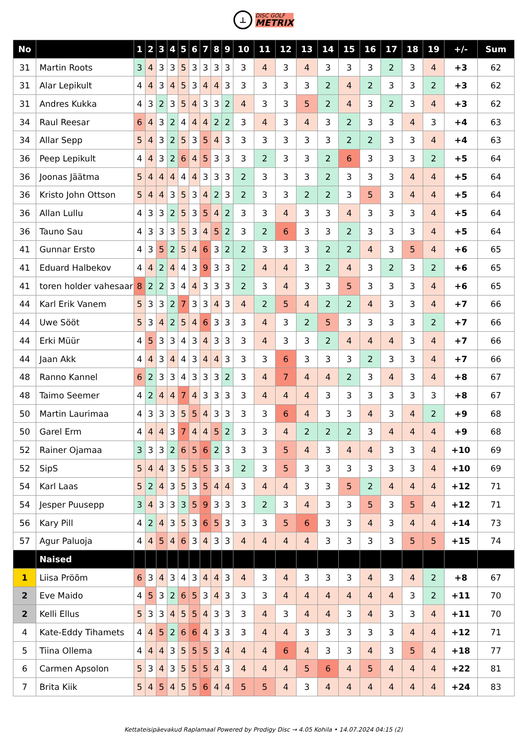⊥
DISC GOLF
METRIX
| No | | 1 | 2 | 3 | 4 | 5 | 6 | 7 | 8 | 9 | 10 | 11 | 12 | 13 | 14 | 15 | 16 | 17 | 18 | 19 | +/- | Sum |
| --- | --- | --- | --- | --- | --- | --- | --- | --- | --- | --- | --- | --- | --- | --- | --- | --- | --- | --- | --- | --- | --- | --- |
| 31 | Martin Roots | 3 | 4 | 3 | 3 | 5 | 3 | 3 | 3 | 3 | 3 | 4 | 3 | 4 | 3 | 3 | 3 | 2 | 3 | 4 | +3 | 62 |
| 31 | Alar Lepikult | 4 | 4 | 3 | 4 | 5 | 3 | 4 | 4 | 3 | 3 | 3 | 3 | 3 | 2 | 4 | 2 | 3 | 3 | 2 | +3 | 62 |
| 31 | Andres Kukka | 4 | 3 | 2 | 3 | 5 | 4 | 3 | 3 | 2 | 4 | 3 | 3 | 5 | 2 | 4 | 3 | 2 | 3 | 4 | +3 | 62 |
| 34 | Raul Reesar | 6 | 4 | 3 | 2 | 4 | 4 | 4 | 2 | 2 | 3 | 4 | 3 | 4 | 3 | 2 | 3 | 3 | 4 | 3 | +4 | 63 |
| 34 | Allar Sepp | 5 | 4 | 3 | 2 | 5 | 3 | 5 | 4 | 3 | 3 | 3 | 3 | 3 | 3 | 2 | 2 | 3 | 3 | 4 | +4 | 63 |
| 36 | Peep Lepikult | 4 | 4 | 3 | 2 | 6 | 4 | 5 | 3 | 3 | 3 | 2 | 3 | 3 | 2 | 6 | 3 | 3 | 3 | 2 | +5 | 64 |
| 36 | Joonas Jäätma | 5 | 4 | 4 | 4 | 4 | 4 | 3 | 3 | 3 | 2 | 3 | 3 | 3 | 2 | 3 | 3 | 3 | 4 | 4 | +5 | 64 |
| 36 | Kristo John Ottson | 5 | 4 | 4 | 3 | 5 | 3 | 4 | 2 | 3 | 2 | 3 | 3 | 2 | 2 | 3 | 5 | 3 | 4 | 4 | +5 | 64 |
| 36 | Allan Lullu | 4 | 3 | 3 | 2 | 5 | 3 | 5 | 4 | 2 | 3 | 3 | 4 | 3 | 3 | 4 | 3 | 3 | 3 | 4 | +5 | 64 |
| 36 | Tauno Sau | 4 | 3 | 3 | 3 | 5 | 3 | 4 | 5 | 2 | 3 | 2 | 6 | 3 | 3 | 2 | 3 | 3 | 3 | 4 | +5 | 64 |
| 41 | Gunnar Ersto | 4 | 3 | 5 | 2 | 5 | 4 | 6 | 3 | 2 | 2 | 3 | 3 | 3 | 2 | 2 | 4 | 3 | 5 | 4 | +6 | 65 |
| 41 | Eduard Halbekov | 4 | 4 | 2 | 4 | 4 | 3 | 9 | 3 | 3 | 2 | 4 | 4 | 3 | 2 | 4 | 3 | 2 | 3 | 2 | +6 | 65 |
| 41 | toren holder vahesaar | 8 | 2 | 2 | 3 | 4 | 4 | 3 | 3 | 3 | 2 | 3 | 4 | 3 | 3 | 5 | 3 | 3 | 3 | 4 | +6 | 65 |
| 44 | Karl Erik Vanem | 5 | 3 | 3 | 2 | 7 | 3 | 3 | 4 | 3 | 4 | 2 | 5 | 4 | 2 | 2 | 4 | 3 | 3 | 4 | +7 | 66 |
| 44 | Uwe Sööt | 5 | 3 | 4 | 2 | 5 | 4 | 6 | 3 | 3 | 3 | 4 | 3 | 2 | 5 | 3 | 3 | 3 | 3 | 2 | +7 | 66 |
| 44 | Erki Müür | 4 | 5 | 3 | 3 | 4 | 3 | 4 | 3 | 3 | 3 | 4 | 3 | 3 | 2 | 4 | 4 | 4 | 3 | 4 | +7 | 66 |
| 44 | Jaan Akk | 4 | 4 | 3 | 4 | 4 | 3 | 4 | 4 | 3 | 3 | 3 | 6 | 3 | 3 | 3 | 2 | 3 | 3 | 4 | +7 | 66 |
| 48 | Ranno Kannel | 6 | 2 | 3 | 3 | 4 | 3 | 3 | 3 | 2 | 3 | 4 | 7 | 4 | 4 | 2 | 3 | 4 | 3 | 4 | +8 | 67 |
| 48 | Taimo Seemer | 4 | 2 | 4 | 4 | 7 | 4 | 3 | 3 | 3 | 3 | 4 | 4 | 4 | 3 | 3 | 3 | 3 | 3 | 3 | +8 | 67 |
| 50 | Martin Laurimaa | 4 | 3 | 3 | 3 | 5 | 5 | 4 | 3 | 3 | 3 | 3 | 6 | 4 | 3 | 3 | 4 | 3 | 4 | 2 | +9 | 68 |
| 50 | Garel Erm | 4 | 4 | 4 | 3 | 7 | 4 | 4 | 5 | 2 | 3 | 3 | 4 | 2 | 2 | 2 | 3 | 4 | 4 | 4 | +9 | 68 |
| 52 | Rainer Ojamaa | 3 | 3 | 3 | 2 | 6 | 5 | 6 | 2 | 3 | 3 | 3 | 5 | 4 | 3 | 4 | 4 | 3 | 3 | 4 | +10 | 69 |
| 52 | SipS | 5 | 4 | 4 | 3 | 5 | 5 | 5 | 3 | 3 | 2 | 3 | 5 | 3 | 3 | 3 | 3 | 3 | 3 | 4 | +10 | 69 |
| 54 | Karl Laas | 5 | 2 | 4 | 3 | 5 | 3 | 5 | 4 | 4 | 3 | 4 | 4 | 3 | 3 | 5 | 2 | 4 | 4 | 4 | +12 | 71 |
| 54 | Jesper Puusepp | 3 | 4 | 3 | 3 | 3 | 5 | 9 | 3 | 3 | 3 | 2 | 3 | 4 | 3 | 3 | 5 | 3 | 5 | 4 | +12 | 71 |
| 56 | Kary Pill | 4 | 2 | 4 | 3 | 5 | 3 | 6 | 5 | 3 | 3 | 3 | 5 | 6 | 3 | 3 | 4 | 3 | 4 | 4 | +14 | 73 |
| 57 | Agur Paluoja | 4 | 4 | 5 | 4 | 6 | 3 | 4 | 3 | 3 | 4 | 4 | 4 | 4 | 3 | 3 | 3 | 3 | 5 | 5 | +15 | 74 |
| | Naised | | | | | | | | | | | | | | | | | | | | | |
| 1 | Liisa Pröõm | 6 | 3 | 4 | 3 | 4 | 3 | 4 | 4 | 3 | 4 | 3 | 4 | 3 | 3 | 3 | 4 | 3 | 4 | 2 | +8 | 67 |
| 2 | Eve Maido | 4 | 5 | 3 | 2 | 6 | 5 | 3 | 4 | 3 | 3 | 3 | 4 | 4 | 4 | 4 | 4 | 4 | 3 | 2 | +11 | 70 |
| 2 | Kelli Ellus | 5 | 3 | 3 | 4 | 5 | 5 | 4 | 3 | 3 | 3 | 4 | 3 | 4 | 4 | 3 | 4 | 3 | 3 | 4 | +11 | 70 |
| 4 | Kate-Eddy Tihamets | 4 | 4 | 5 | 2 | 6 | 6 | 4 | 3 | 3 | 3 | 4 | 4 | 3 | 3 | 3 | 3 | 3 | 4 | 4 | +12 | 71 |
| 5 | Tiina Ollema | 4 | 4 | 4 | 3 | 5 | 5 | 5 | 3 | 4 | 4 | 4 | 6 | 4 | 3 | 3 | 4 | 3 | 5 | 4 | +18 | 77 |
| 6 | Carmen Apsolon | 5 | 3 | 4 | 3 | 5 | 5 | 5 | 4 | 3 | 4 | 4 | 4 | 5 | 6 | 4 | 5 | 4 | 4 | 4 | +22 | 81 |
| 7 | Brita Kiik | 5 | 4 | 5 | 4 | 5 | 5 | 6 | 4 | 4 | 5 | 5 | 4 | 3 | 4 | 4 | 4 | 4 | 4 | 4 | +24 | 83 |
Kettateisipäevakud Raplamaal Powered by Prodigy Disc → 4.05 Kohila • 14.07.2024 04:15 (2)